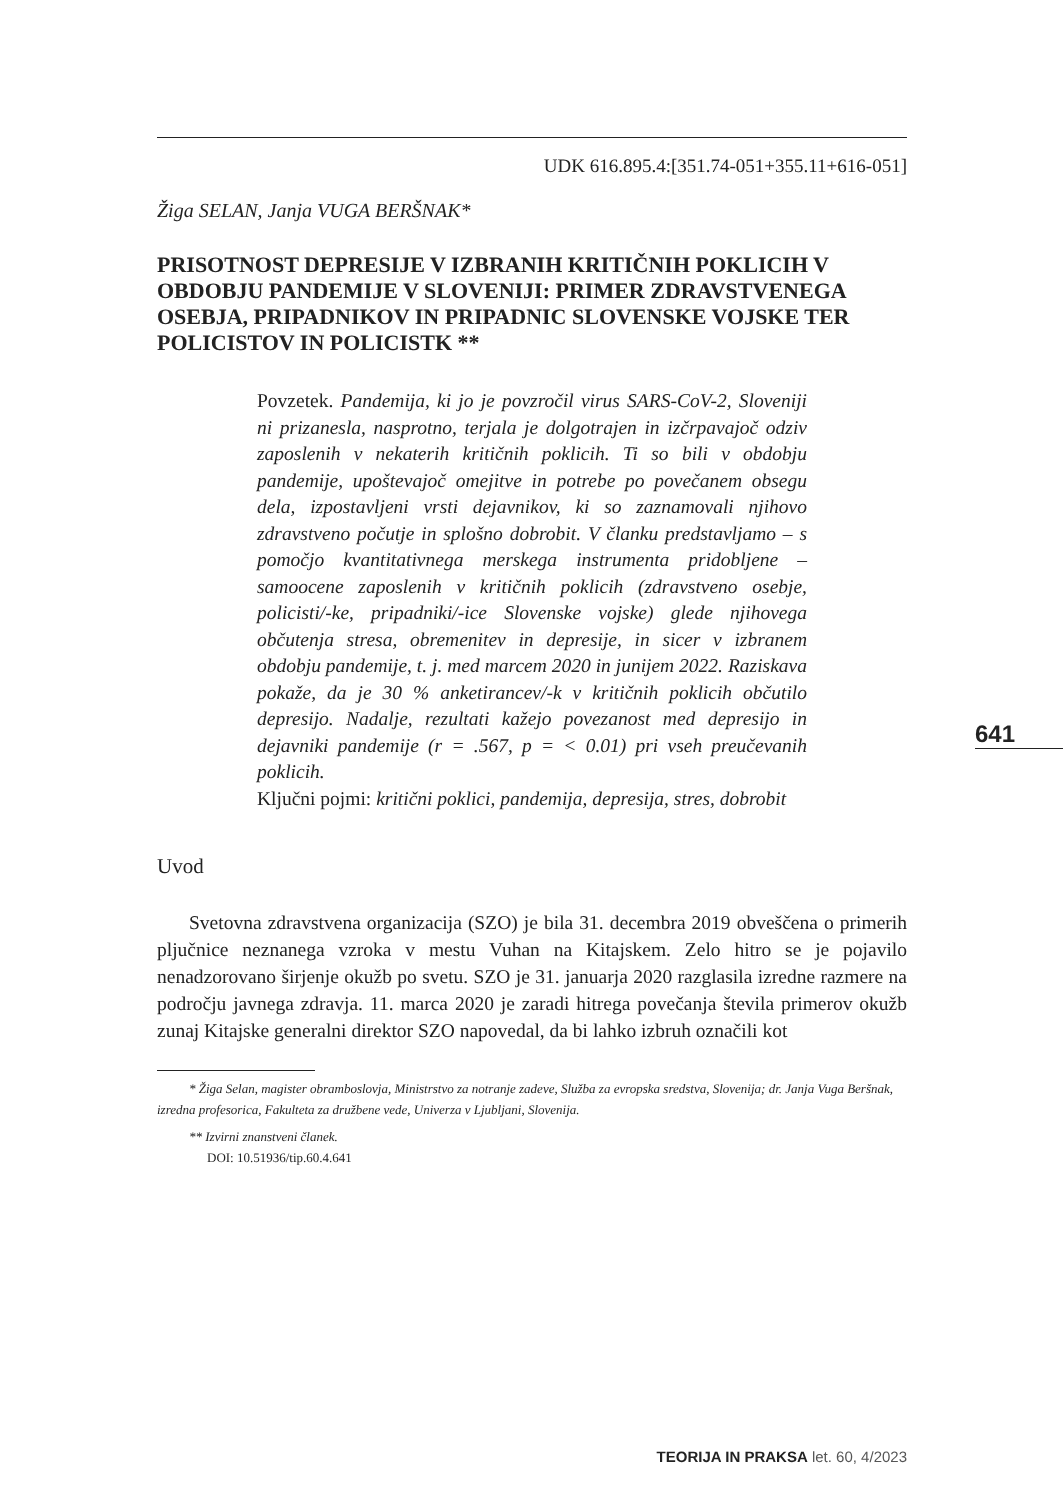UDK 616.895.4:[351.74-051+355.11+616-051]
Žiga SELAN, Janja VUGA BERŠNAK*
PRISOTNOST DEPRESIJE V IZBRANIH KRITIČNIH POKLICIH V OBDOBJU PANDEMIJE V SLOVENIJI: PRIMER ZDRAVSTVENEGA OSEBJA, PRIPADNIKOV IN PRIPADNIC SLOVENSKE VOJSKE TER POLICISTOV IN POLICISTK **
Povzetek. Pandemija, ki jo je povzročil virus SARS-CoV-2, Sloveniji ni prizanesla, nasprotno, terjala je dolgotrajen in izčrpavajoč odziv zaposlenih v nekaterih kritičnih poklicih. Ti so bili v obdobju pandemije, upoštevajoč omejitve in potrebe po povečanem obsegu dela, izpostavljeni vrsti dejavnikov, ki so zaznamovali njihovo zdravstveno počutje in splošno dobrobit. V članku predstavljamo – s pomočjo kvantitativnega merskega instrumenta pridobljene – samoocene zaposlenih v kritičnih poklicih (zdravstveno osebje, policisti/-ke, pripadniki/-ice Slovenske vojske) glede njihovega občutenja stresa, obremenitev in depresije, in sicer v izbranem obdobju pandemije, t. j. med marcem 2020 in junijem 2022. Raziskava pokaže, da je 30 % anketirancev/-k v kritičnih poklicih občutilo depresijo. Nadalje, rezultati kažejo povezanost med depresijo in dejavniki pandemije (r = .567, p = < 0.01) pri vseh preučevanih poklicih.
Ključni pojmi: kritični poklici, pandemija, depresija, stres, dobrobit
Uvod
Svetovna zdravstvena organizacija (SZO) je bila 31. decembra 2019 obveščena o primerih pljučnice neznanega vzroka v mestu Vuhan na Kitajskem. Zelo hitro se je pojavilo nenadzorovano širjenje okužb po svetu. SZO je 31. januarja 2020 razglasila izredne razmere na področju javnega zdravja. 11. marca 2020 je zaradi hitrega povečanja števila primerov okužb zunaj Kitajske generalni direktor SZO napovedal, da bi lahko izbruh označili kot
* Žiga Selan, magister obramboslovja, Ministrstvo za notranje zadeve, Služba za evropska sredstva, Slovenija; dr. Janja Vuga Beršnak, izredna profesorica, Fakulteta za družbene vede, Univerza v Ljubljani, Slovenija.
** Izvirni znanstveni članek.
DOI: 10.51936/tip.60.4.641
641
TEORIJA IN PRAKSA let. 60, 4/2023